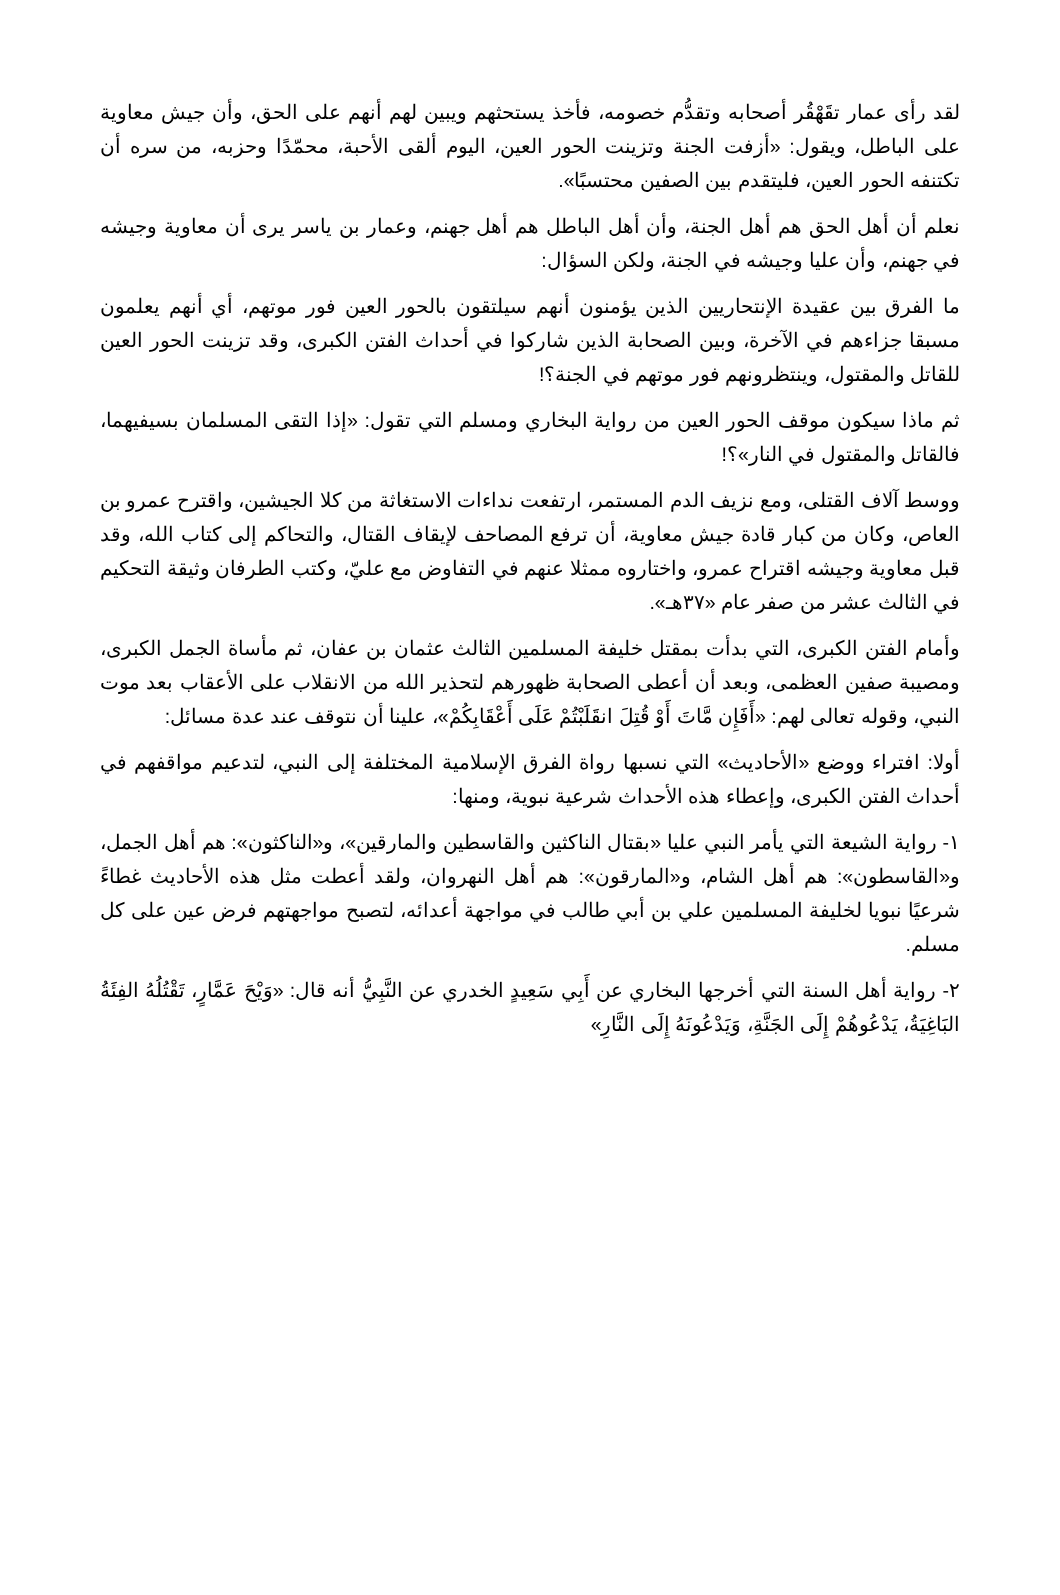لقد رأى عمار تقَهْقُر أصحابه وتقدُّم خصومه، فأخذ يستحثهم ويبين لهم أنهم على الحق، وأن جيش معاوية على الباطل، ويقول: «أزفت الجنة وتزينت الحور العين، اليوم ألقى الأحبة، محمّدًا وحزبه، من سره أن تكتنفه الحور العين، فليتقدم بين الصفين محتسبًا».
نعلم أن أهل الحق هم أهل الجنة، وأن أهل الباطل هم أهل جهنم، وعمار بن ياسر يرى أن معاوية وجيشه في جهنم، وأن عليا وجيشه في الجنة، ولكن السؤال:
ما الفرق بين عقيدة الإنتحاريين الذين يؤمنون أنهم سيلتقون بالحور العين فور موتهم، أي أنهم يعلمون مسبقا جزاءهم في الآخرة، وبين الصحابة الذين شاركوا في أحداث الفتن الكبرى، وقد تزينت الحور العين للقاتل والمقتول، وينتظرونهم فور موتهم في الجنة؟!
ثم ماذا سيكون موقف الحور العين من رواية البخاري ومسلم التي تقول: «إذا التقى المسلمان بسيفيهما، فالقاتل والمقتول في النار»؟!
ووسط آلاف القتلى، ومع نزيف الدم المستمر، ارتفعت نداءات الاستغاثة من كلا الجيشين، واقترح عمرو بن العاص، وكان من كبار قادة جيش معاوية، أن ترفع المصاحف لإيقاف القتال، والتحاكم إلى كتاب الله، وقد قبل معاوية وجيشه اقتراح عمرو، واختاروه ممثلا عنهم في التفاوض مع عليّ، وكتب الطرفان وثيقة التحكيم في الثالث عشر من صفر عام «٣٧هـ».
وأمام الفتن الكبرى، التي بدأت بمقتل خليفة المسلمين الثالث عثمان بن عفان، ثم مأساة الجمل الكبرى، ومصيبة صفين العظمى، وبعد أن أعطى الصحابة ظهورهم لتحذير الله من الانقلاب على الأعقاب بعد موت النبي، وقوله تعالى لهم: «أَفَإِن مَّاتَ أَوْ قُتِلَ انقَلَبْتُمْ عَلَى أَعْقَابِكُمْ»، علينا أن نتوقف عند عدة مسائل:
أولا: افتراء ووضع «الأحاديث» التي نسبها رواة الفرق الإسلامية المختلفة إلى النبي، لتدعيم مواقفهم في أحداث الفتن الكبرى، وإعطاء هذه الأحداث شرعية نبوية، ومنها:
١- رواية الشيعة التي يأمر النبي عليا «بقتال الناكثين والقاسطين والمارقين»، و«الناكثون»: هم أهل الجمل، و«القاسطون»: هم أهل الشام، و«المارقون»: هم أهل النهروان، ولقد أعطت مثل هذه الأحاديث غطاءً شرعيًا نبويا لخليفة المسلمين علي بن أبي طالب في مواجهة أعدائه، لتصبح مواجهتهم فرض عين على كل مسلم.
٢- رواية أهل السنة التي أخرجها البخاري عن أَبِي سَعِيدٍ الخدري عن النَّبِيُّ أنه قال: «وَيْحَ عَمَّارٍ، تَقْتُلُهُ الفِئَةُ البَاغِيَةُ، يَدْعُوهُمْ إِلَى الجَنَّةِ، وَيَدْعُونَهُ إِلَى النَّارِ»